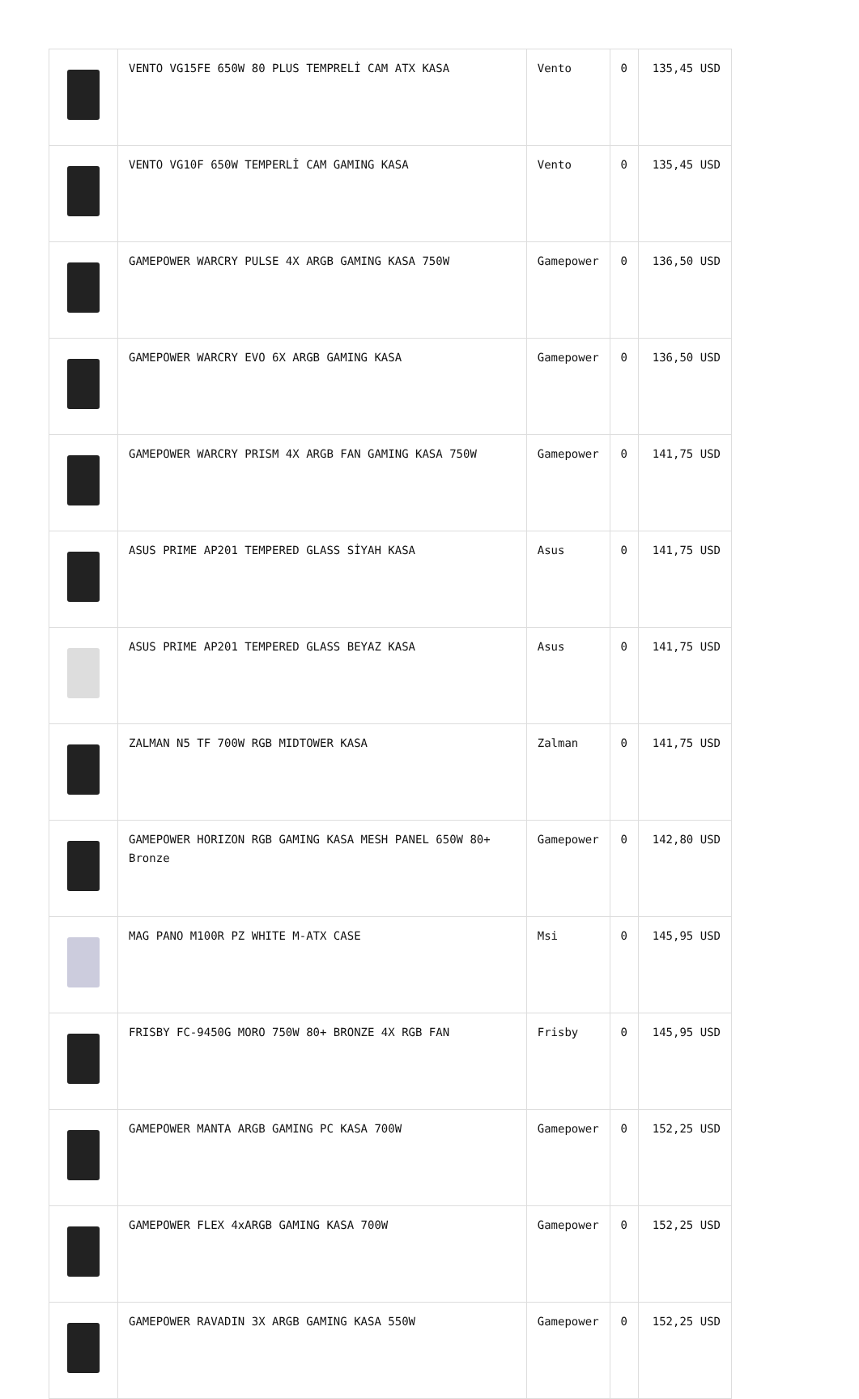| | VENTO VG15FE 650W 80 PLUS TEMPRELİ CAM ATX KASA | Vento | 0 | 135,45 USD |
| | VENTO VG10F 650W TEMPERLİ CAM GAMING KASA | Vento | 0 | 135,45 USD |
| | GAMEPOWER WARCRY PULSE 4X ARGB GAMING KASA 750W | Gamepower | 0 | 136,50 USD |
| | GAMEPOWER WARCRY EVO 6X ARGB GAMING KASA | Gamepower | 0 | 136,50 USD |
| | GAMEPOWER WARCRY PRISM 4X ARGB FAN GAMING KASA 750W | Gamepower | 0 | 141,75 USD |
| | ASUS PRIME AP201 TEMPERED GLASS SİYAH KASA | Asus | 0 | 141,75 USD |
| | ASUS PRIME AP201 TEMPERED GLASS BEYAZ KASA | Asus | 0 | 141,75 USD |
| | ZALMAN N5 TF 700W RGB MIDTOWER KASA | Zalman | 0 | 141,75 USD |
| | GAMEPOWER HORIZON RGB GAMING KASA MESH PANEL 650W 80+ Bronze | Gamepower | 0 | 142,80 USD |
| | MAG PANO M100R PZ WHITE M-ATX CASE | Msi | 0 | 145,95 USD |
| | FRISBY FC-9450G MORO 750W 80+ BRONZE 4X RGB FAN | Frisby | 0 | 145,95 USD |
| | GAMEPOWER MANTA ARGB GAMING PC KASA 700W | Gamepower | 0 | 152,25 USD |
| | GAMEPOWER FLEX 4xARGB GAMING KASA 700W | Gamepower | 0 | 152,25 USD |
| | GAMEPOWER RAVADIN 3X ARGB GAMING KASA 550W | Gamepower | 0 | 152,25 USD |